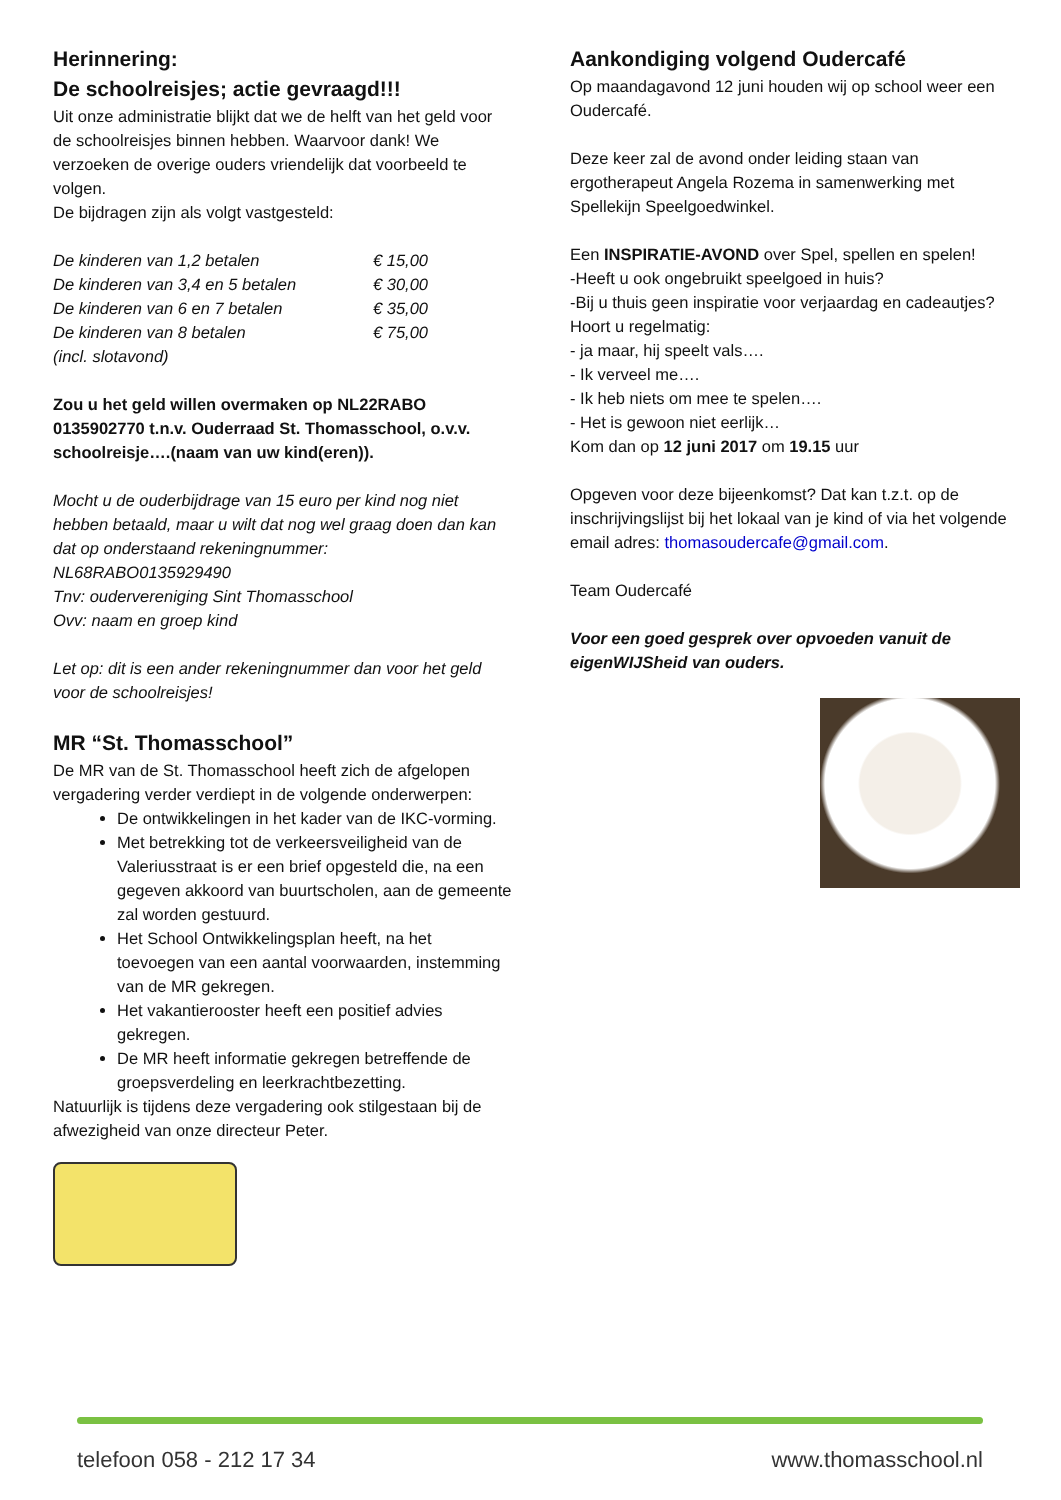Herinnering:
De schoolreisjes; actie gevraagd!!!
Uit onze administratie blijkt dat we de helft van het geld voor de schoolreisjes binnen hebben. Waarvoor dank! We verzoeken de overige ouders vriendelijk dat voorbeeld te volgen.
De bijdragen zijn als volgt vastgesteld:
| De kinderen van 1,2 betalen | € 15,00 |
| De kinderen van 3,4 en 5 betalen | € 30,00 |
| De kinderen van 6 en 7 betalen | € 35,00 |
| De kinderen van 8 betalen | € 75,00 |
| (incl. slotavond) | |
Zou u het geld willen overmaken op NL22RABO 0135902770 t.n.v. Ouderraad St. Thomasschool, o.v.v. schoolreisje….(naam van uw kind(eren)).
Mocht u de ouderbijdrage van 15 euro per kind nog niet hebben betaald, maar u wilt dat nog wel graag doen dan kan dat op onderstaand rekeningnummer:
NL68RABO0135929490
Tnv: oudervereniging Sint Thomasschool
Ovv: naam en groep kind
Let op: dit is een ander rekeningnummer dan voor het geld voor de schoolreisjes!
MR “St. Thomasschool”
De MR van de St. Thomasschool heeft zich de afgelopen vergadering verder verdiept in de volgende onderwerpen:
De ontwikkelingen in het kader van de IKC-vorming.
Met betrekking tot de verkeersveiligheid van de Valeriusstraat is er een brief opgesteld die, na een gegeven akkoord van buurtscholen, aan de gemeente zal worden gestuurd.
Het School Ontwikkelingsplan heeft, na het toevoegen van een aantal voorwaarden, instemming van de MR gekregen.
Het vakantierooster heeft een positief advies gekregen.
De MR heeft informatie gekregen betreffende de groepsverdeling en leerkrachtbezetting.
Natuurlijk is tijdens deze vergadering ook stilgestaan bij de afwezigheid van onze directeur Peter.
Aankondiging volgend Oudercafé
Op maandagavond 12 juni houden wij op school weer een Oudercafé.
Deze keer zal de avond onder leiding staan van ergotherapeut Angela Rozema in samenwerking met Spellekijn Speelgoedwinkel.
Een INSPIRATIE-AVOND over Spel, spellen en spelen!
-Heeft u ook ongebruikt speelgoed in huis?
-Bij u thuis geen inspiratie voor verjaardag en cadeautjes?
Hoort u regelmatig:
- ja maar, hij speelt vals….
- Ik verveel me….
- Ik heb niets om mee te spelen….
- Het is gewoon niet eerlijk…
Kom dan op 12 juni 2017 om 19.15 uur
Opgeven voor deze bijeenkomst? Dat kan t.z.t. op de inschrijvingslijst bij het lokaal van je kind of via het volgende email adres: thomasoudercafe@gmail.com.
Team Oudercafé
Voor een goed gesprek over opvoeden vanuit de eigenWIJSheid van ouders.
telefoon 058 - 212 17 34 www.thomasschool.nl